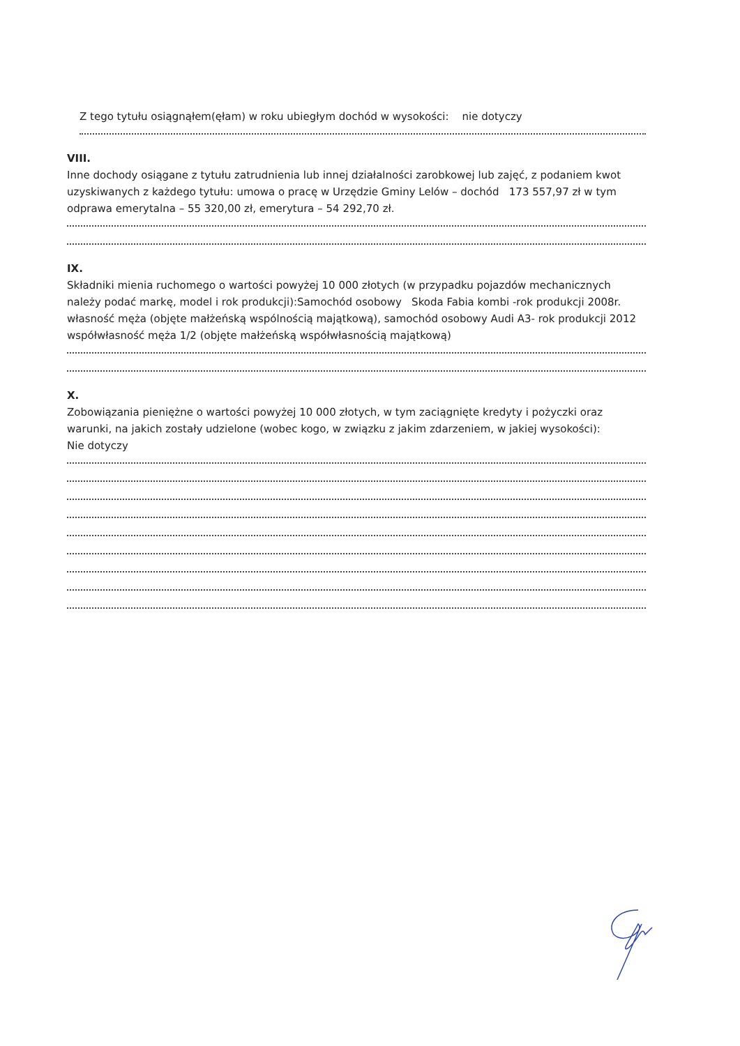Z tego tytułu osiągnąłem(ęłam) w roku ubiegłym dochód w wysokości: nie dotyczy
VIII.
Inne dochody osiągane z tytułu zatrudnienia lub innej działalności zarobkowej lub zajęć, z podaniem kwot uzyskiwanych z każdego tytułu: umowa o pracę w Urzędzie Gminy Lelów – dochód 173 557,97 zł w tym odprawa emerytalna – 55 320,00 zł, emerytura – 54 292,70 zł.
IX.
Składniki mienia ruchomego o wartości powyżej 10 000 złotych (w przypadku pojazdów mechanicznych należy podać markę, model i rok produkcji):Samochód osobowy Skoda Fabia kombi -rok produkcji 2008r. własność męża (objęte małżeńską wspólnością majątkową), samochód osobowy Audi A3- rok produkcji 2012 współwłasność męża 1/2 (objęte małżeńską współwłasnością majątkową)
X.
Zobowiązania pieniężne o wartości powyżej 10 000 złotych, w tym zaciągnięte kredyty i pożyczki oraz warunki, na jakich zostały udzielone (wobec kogo, w związku z jakim zdarzeniem, w jakiej wysokości):
Nie dotyczy